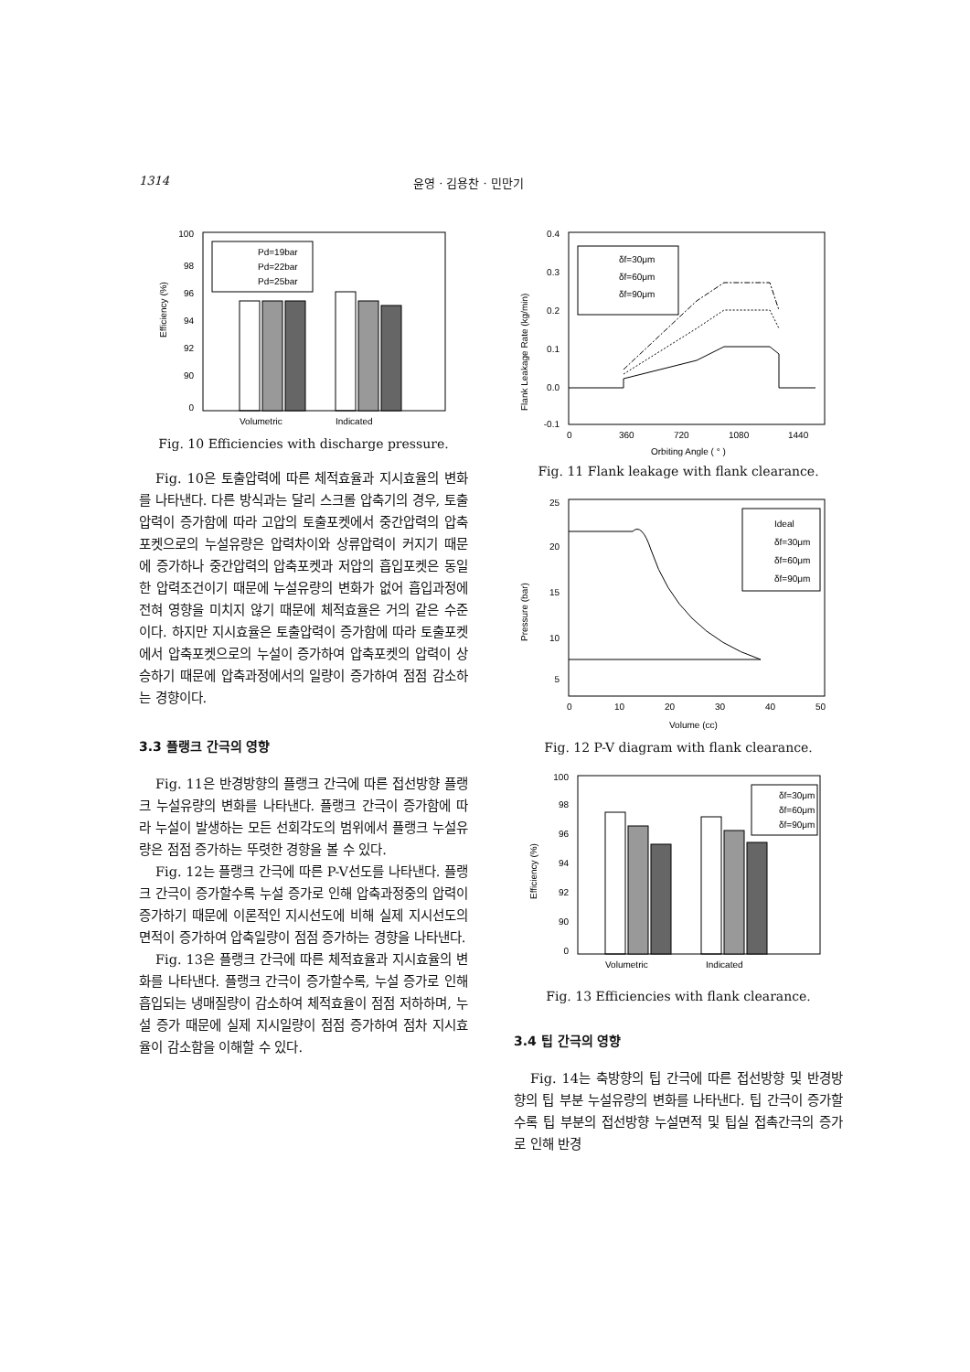1314 윤영 · 김용찬 · 민만기
100
98
96
94
92
90
0
Efficiency (%)
Pd=19bar
Pd=22bar
Pd=25bar
Volumetric
Indicated
Fig. 10 Efficiencies with discharge pressure.
Fig. 10은 토출압력에 따른 체적효율과 지시효율의 변화를 나타낸다. 다른 방식과는 달리 스크롤 압축기의 경우, 토출압력이 증가함에 따라 고압의 토출포켓에서 중간압력의 압축포켓으로의 누설유량은 압력차이와 상류압력이 커지기 때문에 증가하나 중간압력의 압축포켓과 저압의 흡입포켓은 동일한 압력조건이기 때문에 누설유량의 변화가 없어 흡입과정에 전혀 영향을 미치지 않기 때문에 체적효율은 거의 같은 수준이다. 하지만 지시효율은 토출압력이 증가함에 따라 토출포켓에서 압축포켓으로의 누설이 증가하여 압축포켓의 압력이 상승하기 때문에 압축과정에서의 일량이 증가하여 점점 감소하는 경향이다.
3.3 플랭크 간극의 영향
Fig. 11은 반경방향의 플랭크 간극에 따른 접선방향 플랭크 누설유량의 변화를 나타낸다. 플랭크 간극이 증가함에 따라 누설이 발생하는 모든 선회각도의 범위에서 플랭크 누설유량은 점점 증가하는 뚜렷한 경향을 볼 수 있다.
Fig. 12는 플랭크 간극에 따른 P-V선도를 나타낸다. 플랭크 간극이 증가할수록 누설 증가로 인해 압축과정중의 압력이 증가하기 때문에 이론적인 지시선도에 비해 실제 지시선도의 면적이 증가하여 압축일량이 점점 증가하는 경향을 나타낸다.
Fig. 13은 플랭크 간극에 따른 체적효율과 지시효율의 변화를 나타낸다. 플랭크 간극이 증가할수록, 누설 증가로 인해 흡입되는 냉매질량이 감소하여 체적효율이 점점 저하하며, 누설 증가 때문에 실제 지시일량이 점점 증가하여 점차 지시효율이 감소함을 이해할 수 있다.
0.4
0.3
0.2
0.1
0.0
-0.1
Flank Leakage Rate (kg/min)
δf=30μm
δf=60μm
δf=90μm
0
360
720
1080
1440
Orbiting Angle ( ° )
Fig. 11 Flank leakage with flank clearance.
25
20
15
10
5
Pressure (bar)
Ideal
δf=30μm
δf=60μm
δf=90μm
0
10
20
30
40
50
Volume (cc)
Fig. 12 P-V diagram with flank clearance.
100
98
96
94
92
90
0
Efficiency (%)
δf=30μm
δf=60μm
δf=90μm
Volumetric
Indicated
Fig. 13 Efficiencies with flank clearance.
3.4 팁 간극의 영향
Fig. 14는 축방향의 팁 간극에 따른 접선방향 및 반경방향의 팁 부분 누설유량의 변화를 나타낸다. 팁 간극이 증가할수록 팁 부분의 접선방향 누설면적 및 팁실 접촉간극의 증가로 인해 반경